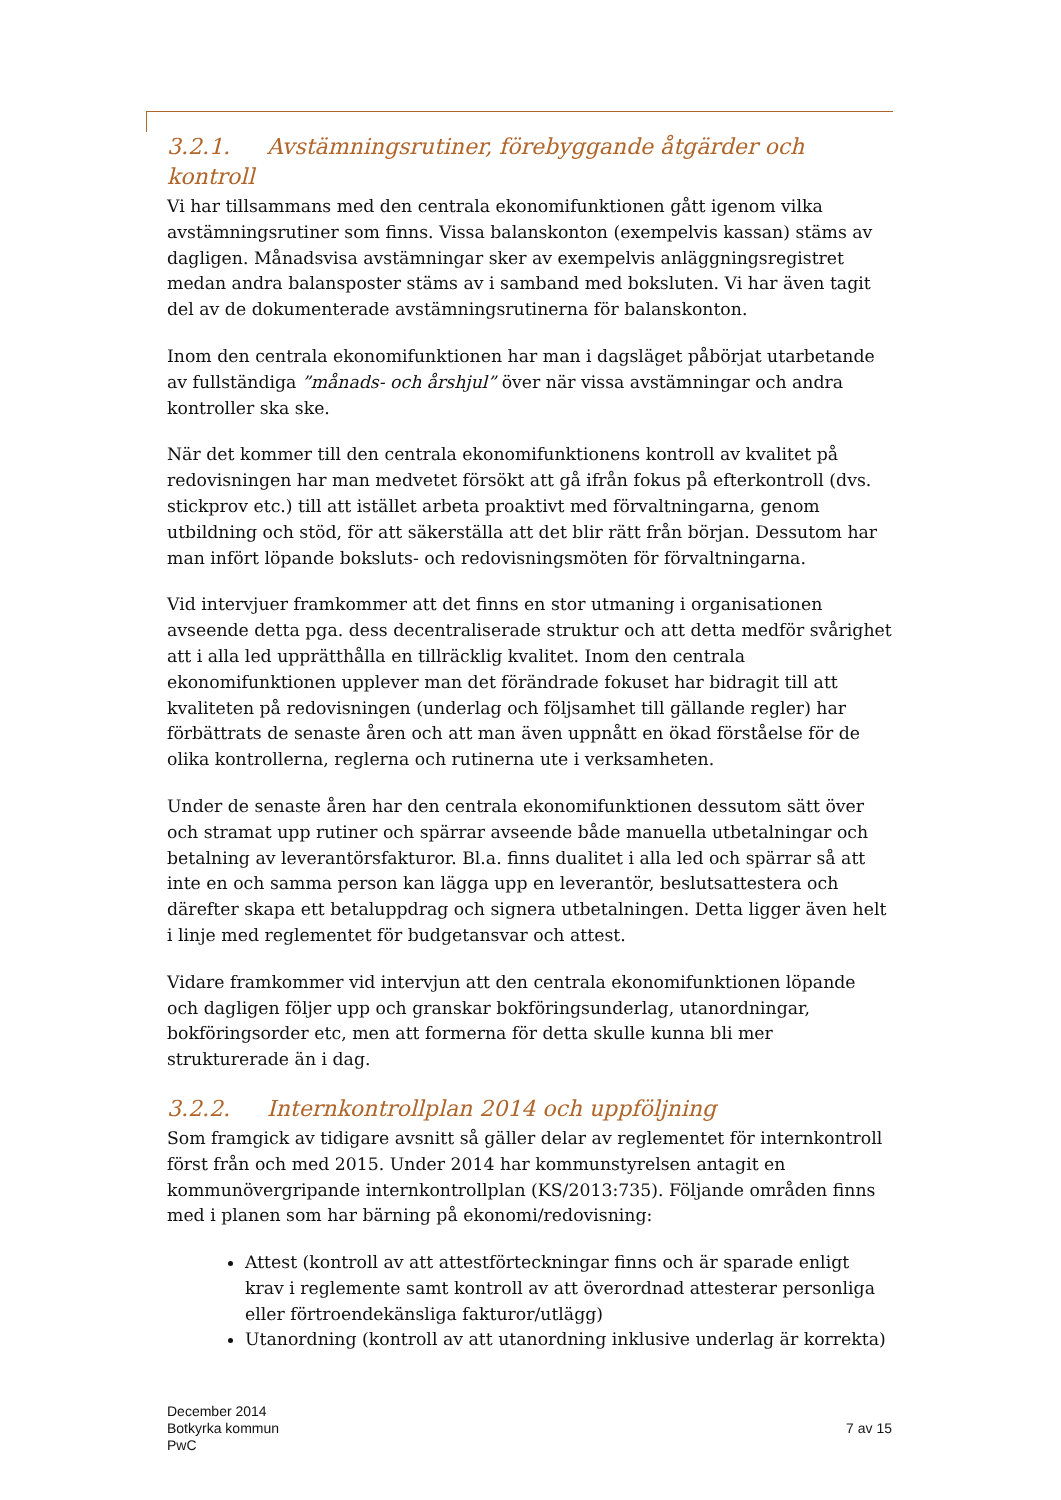3.2.1. Avstämningsrutiner, förebyggande åtgärder och kontroll
Vi har tillsammans med den centrala ekonomifunktionen gått igenom vilka avstämningsrutiner som finns. Vissa balanskonton (exempelvis kassan) stäms av dagligen. Månadsvisa avstämningar sker av exempelvis anläggningsregistret medan andra balansposter stäms av i samband med boksluten. Vi har även tagit del av de dokumenterade avstämningsrutinerna för balanskonton.
Inom den centrala ekonomifunktionen har man i dagsläget påbörjat utarbetande av fullständiga ”månads- och årshjul” över när vissa avstämningar och andra kontroller ska ske.
När det kommer till den centrala ekonomifunktionens kontroll av kvalitet på redovisningen har man medvetet försökt att gå ifrån fokus på efterkontroll (dvs. stickprov etc.) till att istället arbeta proaktivt med förvaltningarna, genom utbildning och stöd, för att säkerställa att det blir rätt från början. Dessutom har man infört löpande boksluts- och redovisningsmöten för förvaltningarna.
Vid intervjuer framkommer att det finns en stor utmaning i organisationen avseende detta pga. dess decentraliserade struktur och att detta medför svårighet att i alla led upprätthålla en tillräcklig kvalitet. Inom den centrala ekonomifunktionen upplever man det förändrade fokuset har bidragit till att kvaliteten på redovisningen (underlag och följsamhet till gällande regler) har förbättrats de senaste åren och att man även uppnått en ökad förståelse för de olika kontrollerna, reglerna och rutinerna ute i verksamheten.
Under de senaste åren har den centrala ekonomifunktionen dessutom sätt över och stramat upp rutiner och spärrar avseende både manuella utbetalningar och betalning av leverantörsfakturor. Bl.a. finns dualitet i alla led och spärrar så att inte en och samma person kan lägga upp en leverantör, beslutsattestera och därefter skapa ett betaluppdrag och signera utbetalningen. Detta ligger även helt i linje med reglementet för budgetansvar och attest.
Vidare framkommer vid intervjun att den centrala ekonomifunktionen löpande och dagligen följer upp och granskar bokföringsunderlag, utanordningar, bokföringsorder etc, men att formerna för detta skulle kunna bli mer strukturerade än i dag.
3.2.2. Internkontrollplan 2014 och uppföljning
Som framgick av tidigare avsnitt så gäller delar av reglementet för internkontroll först från och med 2015. Under 2014 har kommunstyrelsen antagit en kommunövergripande internkontrollplan (KS/2013:735). Följande områden finns med i planen som har bärning på ekonomi/redovisning:
Attest (kontroll av att attestförteckningar finns och är sparade enligt krav i reglemente samt kontroll av att överordnad attesterar personliga eller förtroendekänsliga fakturor/utlägg)
Utanordning (kontroll av att utanordning inklusive underlag är korrekta)
December 2014
Botkyrka kommun
PwC
7 av 15